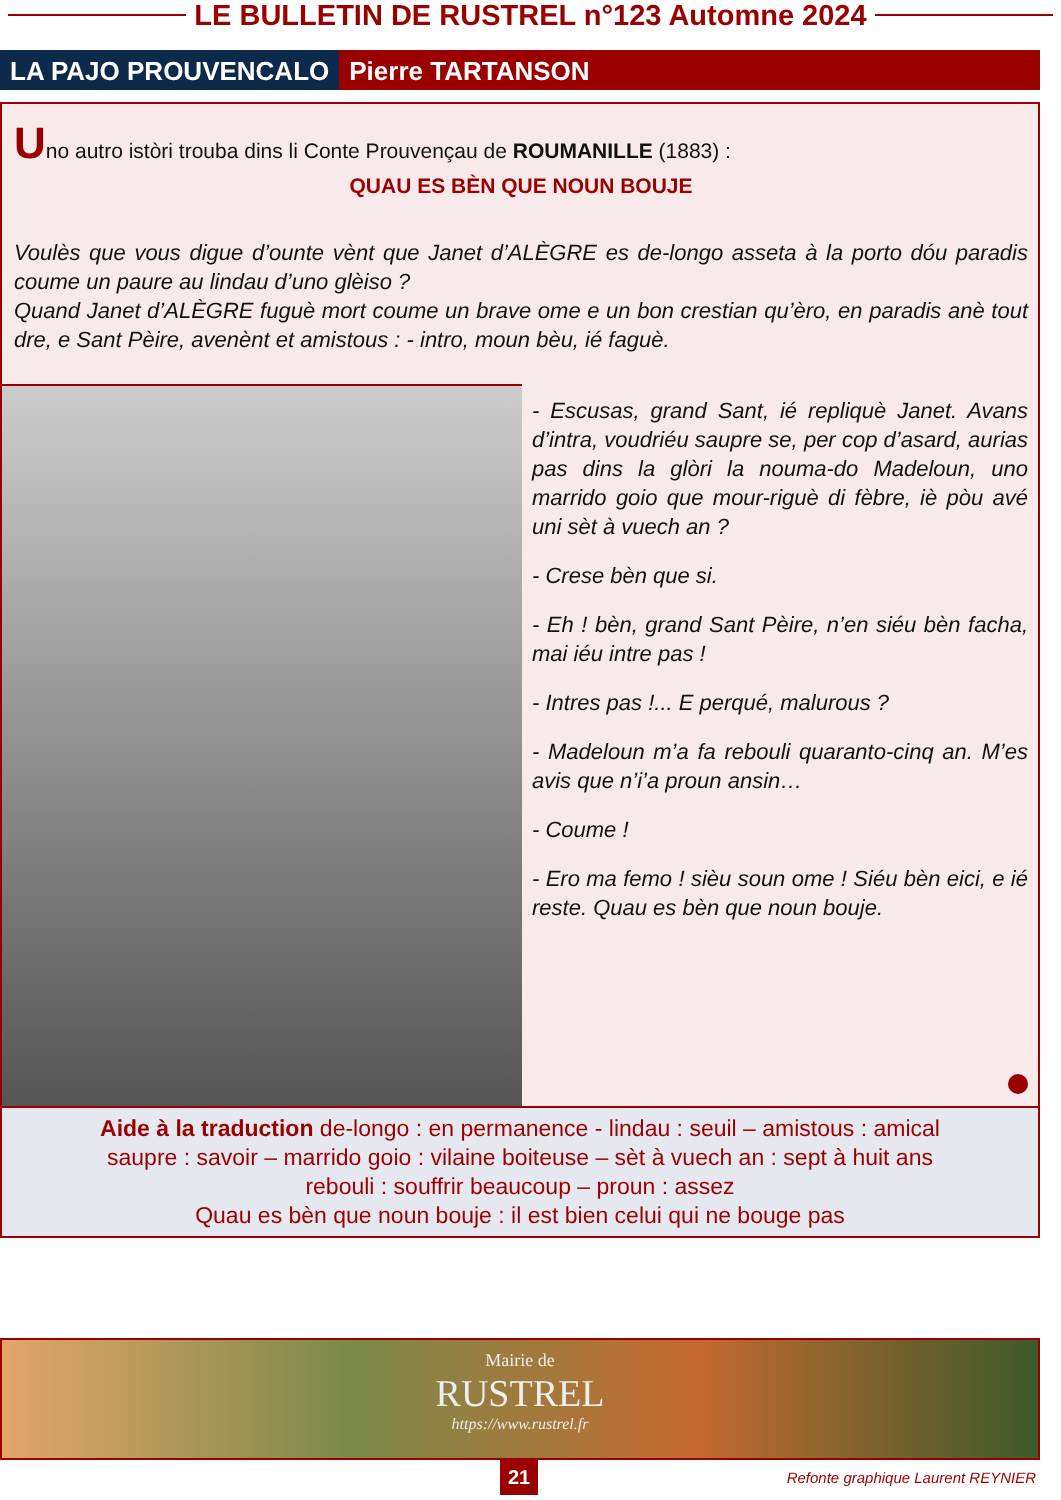LE BULLETIN DE RUSTREL n°123 Automne 2024
LA PAJO PROUVENCALO Pierre TARTANSON
Uno autro istòri trouba dins li Conte Prouvençau de ROUMANILLE (1883) :
QUAU ES BÈN QUE NOUN BOUJE
Voulès que vous digue d’ounte vènt que Janet d’ALÈGRE es de-longo asseta à la porto dóu paradis coume un paure au lindau d’uno glèiso ?
Quand Janet d’ALÈGRE fuguè mort coume un brave ome e un bon crestian qu’èro, en paradis anè tout dre, e Sant Pèire, avenènt et amistous : - intro, moun bèu, ié faguè.
- Escusas, grand Sant, ié repliquè Janet. Avans d’intra, voudriéu saupre se, per cop d’asard, aurias pas dins la glòri la nouma-do Madeloun, uno marrido goio que mour-riguè di fèbre, iè pòu avé uni sèt à vuech an ?
- Crese bèn que si.
- Eh ! bèn, grand Sant Pèire, n’en siéu bèn facha, mai iéu intre pas !
- Intres pas !... E perqué, malurous ?
- Madeloun m’a fa rebouli quaranto-cinq an. M’es avis que n’i’a proun ansin…
- Coume !
- Ero ma femo ! sièu soun ome ! Siéu bèn eici, e ié reste. Quau es bèn que noun bouje.
Aide à la traduction de-longo : en permanence - lindau : seuil – amistous : amical
saupre : savoir – marrido goio : vilaine boiteuse – sèt à vuech an : sept à huit ans
rebouli : souffrir beaucoup – proun : assez
Quau es bèn que noun bouje : il est bien celui qui ne bouge pas
Mairie de
RUSTREL
https://www.rustrel.fr
21 Refonte graphique Laurent REYNIER